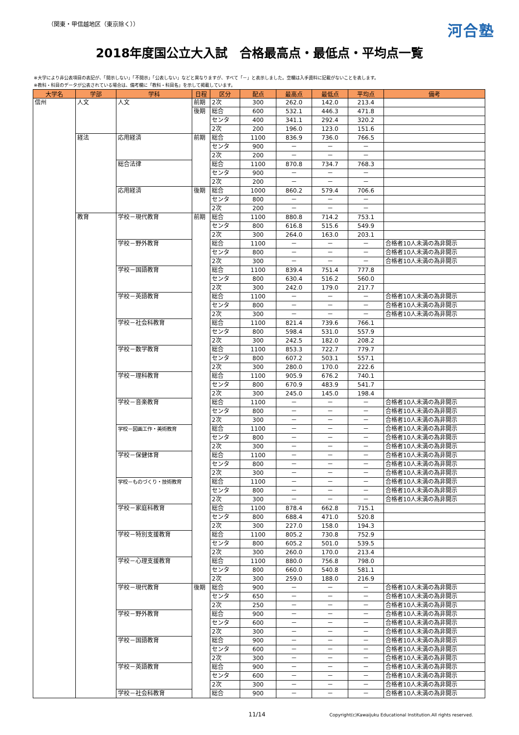（関東・甲信越地区（東京除く）） 河合塾
2018年度国公立大入試　合格最高点・最低点・平均点一覧
※大学により非公表項目の表記が、「開示しない」「不開示」「公表しない」などと異なりますが、すべて「－」と表示しました。空欄は入手資料に記載がないことを表します。
※教科・科目のデータが公表されている場合は、備考欄に「教科・科目名」を示して掲載しています。
| 大学名 | 学部 | 学科 | 日程 | 区分 | 配点 | 最高点 | 最低点 | 平均点 | 備考 |
| --- | --- | --- | --- | --- | --- | --- | --- | --- | --- |
| 信州 | 人文 | 人文 | 前期 | 2次 | 300 | 262.0 | 142.0 | 213.4 | |
| | | | 後期 | 総合 | 600 | 532.1 | 446.3 | 471.8 | |
| | | | | センタ | 400 | 341.1 | 292.4 | 320.2 | |
| | | | | 2次 | 200 | 196.0 | 123.0 | 151.6 | |
| | 経法 | 応用経済 | 前期 | 総合 | 1100 | 836.9 | 736.0 | 766.5 | |
| | | | | センタ | 900 | － | － | － | |
| | | | | 2次 | 200 | － | － | － | |
| | | 総合法律 | | 総合 | 1100 | 870.8 | 734.7 | 768.3 | |
| | | | | センタ | 900 | － | － | － | |
| | | | | 2次 | 200 | － | － | － | |
| | | 応用経済 | 後期 | 総合 | 1000 | 860.2 | 579.4 | 706.6 | |
| | | | | センタ | 800 | － | － | － | |
| | | | | 2次 | 200 | － | － | － | |
| | 教育 | 学校－現代教育 | 前期 | 総合 | 1100 | 880.8 | 714.2 | 753.1 | |
| | | | | センタ | 800 | 616.8 | 515.6 | 549.9 | |
| | | | | 2次 | 300 | 264.0 | 163.0 | 203.1 | |
| | | 学校－野外教育 | | 総合 | 1100 | － | － | － | 合格者10人未満の為非開示 |
| | | | | センタ | 800 | － | － | － | 合格者10人未満の為非開示 |
| | | | | 2次 | 300 | － | － | － | 合格者10人未満の為非開示 |
| | | 学校－国語教育 | | 総合 | 1100 | 839.4 | 751.4 | 777.8 | |
| | | | | センタ | 800 | 630.4 | 516.2 | 560.0 | |
| | | | | 2次 | 300 | 242.0 | 179.0 | 217.7 | |
| | | 学校－英語教育 | | 総合 | 1100 | － | － | － | 合格者10人未満の為非開示 |
| | | | | センタ | 800 | － | － | － | 合格者10人未満の為非開示 |
| | | | | 2次 | 300 | － | － | － | 合格者10人未満の為非開示 |
| | | 学校－社会科教育 | | 総合 | 1100 | 821.4 | 739.6 | 766.1 | |
| | | | | センタ | 800 | 598.4 | 531.0 | 557.9 | |
| | | | | 2次 | 300 | 242.5 | 182.0 | 208.2 | |
| | | 学校－数学教育 | | 総合 | 1100 | 853.3 | 722.7 | 779.7 | |
| | | | | センタ | 800 | 607.2 | 503.1 | 557.1 | |
| | | | | 2次 | 300 | 280.0 | 170.0 | 222.6 | |
| | | 学校－理科教育 | | 総合 | 1100 | 905.9 | 676.2 | 740.1 | |
| | | | | センタ | 800 | 670.9 | 483.9 | 541.7 | |
| | | | | 2次 | 300 | 245.0 | 145.0 | 198.4 | |
| | | 学校－音楽教育 | | 総合 | 1100 | － | － | － | 合格者10人未満の為非開示 |
| | | | | センタ | 800 | － | － | － | 合格者10人未満の為非開示 |
| | | | | 2次 | 300 | － | － | － | 合格者10人未満の為非開示 |
| | | 学校－図画工作・美術教育 | | 総合 | 1100 | － | － | － | 合格者10人未満の為非開示 |
| | | | | センタ | 800 | － | － | － | 合格者10人未満の為非開示 |
| | | | | 2次 | 300 | － | － | － | 合格者10人未満の為非開示 |
| | | 学校－保健体育 | | 総合 | 1100 | － | － | － | 合格者10人未満の為非開示 |
| | | | | センタ | 800 | － | － | － | 合格者10人未満の為非開示 |
| | | | | 2次 | 300 | － | － | － | 合格者10人未満の為非開示 |
| | | 学校－ものづくり・技術教育 | | 総合 | 1100 | － | － | － | 合格者10人未満の為非開示 |
| | | | | センタ | 800 | － | － | － | 合格者10人未満の為非開示 |
| | | | | 2次 | 300 | － | － | － | 合格者10人未満の為非開示 |
| | | 学校－家庭科教育 | | 総合 | 1100 | 878.4 | 662.8 | 715.1 | |
| | | | | センタ | 800 | 688.4 | 471.0 | 520.8 | |
| | | | | 2次 | 300 | 227.0 | 158.0 | 194.3 | |
| | | 学校－特別支援教育 | | 総合 | 1100 | 805.2 | 730.8 | 752.9 | |
| | | | | センタ | 800 | 605.2 | 501.0 | 539.5 | |
| | | | | 2次 | 300 | 260.0 | 170.0 | 213.4 | |
| | | 学校－心理支援教育 | | 総合 | 1100 | 880.0 | 756.8 | 798.0 | |
| | | | | センタ | 800 | 660.0 | 540.8 | 581.1 | |
| | | | | 2次 | 300 | 259.0 | 188.0 | 216.9 | |
| | | 学校－現代教育 | 後期 | 総合 | 900 | － | － | － | 合格者10人未満の為非開示 |
| | | | | センタ | 650 | － | － | － | 合格者10人未満の為非開示 |
| | | | | 2次 | 250 | － | － | － | 合格者10人未満の為非開示 |
| | | 学校－野外教育 | | 総合 | 900 | － | － | － | 合格者10人未満の為非開示 |
| | | | | センタ | 600 | － | － | － | 合格者10人未満の為非開示 |
| | | | | 2次 | 300 | － | － | － | 合格者10人未満の為非開示 |
| | | 学校－国語教育 | | 総合 | 900 | － | － | － | 合格者10人未満の為非開示 |
| | | | | センタ | 600 | － | － | － | 合格者10人未満の為非開示 |
| | | | | 2次 | 300 | － | － | － | 合格者10人未満の為非開示 |
| | | 学校－英語教育 | | 総合 | 900 | － | － | － | 合格者10人未満の為非開示 |
| | | | | センタ | 600 | － | － | － | 合格者10人未満の為非開示 |
| | | | | 2次 | 300 | － | － | － | 合格者10人未満の為非開示 |
| | | 学校－社会科教育 | | 総合 | 900 | － | － | － | 合格者10人未満の為非開示 |
11/14 Copyright(c)Kawaijuku Educational Institution.All rights reserved.